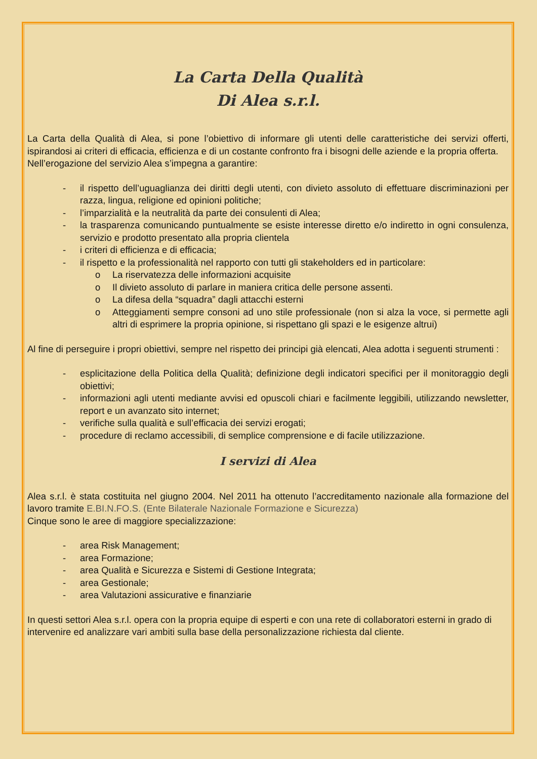La Carta Della Qualità
Di Alea s.r.l.
La Carta della Qualità di Alea, si pone l’obiettivo di informare gli utenti delle caratteristiche dei servizi offerti, ispirandosi ai criteri di efficacia, efficienza e di un costante confronto fra i bisogni delle aziende e la propria offerta.
Nell’erogazione del servizio Alea s’impegna a garantire:
- il rispetto dell’uguaglianza dei diritti degli utenti, con divieto assoluto di effettuare discriminazioni per razza, lingua, religione ed opinioni politiche;
- l’imparzialità e la neutralità da parte dei consulenti di Alea;
- la trasparenza comunicando puntualmente se esiste interesse diretto e/o indiretto in ogni consulenza, servizio e prodotto presentato alla propria clientela
- i criteri di efficienza e di efficacia;
- il rispetto e la professionalità nel rapporto con tutti gli stakeholders ed in particolare:
o La riservatezza delle informazioni acquisite
o Il divieto assoluto di parlare in maniera critica delle persone assenti.
o La difesa della “squadra” dagli attacchi esterni
o Atteggiamenti sempre consoni ad uno stile professionale (non si alza la voce, si permette agli altri di esprimere la propria opinione, si rispettano gli spazi e le esigenze altrui)
Al fine di perseguire i propri obiettivi, sempre nel rispetto dei principi già elencati, Alea adotta i seguenti strumenti :
- esplicitazione della Politica della Qualità; definizione degli indicatori specifici per il monitoraggio degli obiettivi;
- informazioni agli utenti mediante avvisi ed opuscoli chiari e facilmente leggibili, utilizzando newsletter, report e un avanzato sito internet;
- verifiche sulla qualità e sull’efficacia dei servizi erogati;
- procedure di reclamo accessibili, di semplice comprensione e di facile utilizzazione.
I servizi di Alea
Alea s.r.l. è stata costituita nel giugno 2004. Nel 2011 ha ottenuto l’accreditamento nazionale alla formazione del lavoro tramite E.BI.N.FO.S. (Ente Bilaterale Nazionale Formazione e Sicurezza)
Cinque sono le aree di maggiore specializzazione:
- area Risk Management;
- area Formazione;
- area Qualità e Sicurezza e Sistemi di Gestione Integrata;
- area Gestionale;
- area Valutazioni assicurative e finanziarie
In questi settori Alea s.r.l. opera con la propria equipe di esperti e con una rete di collaboratori esterni in grado di intervenire ed analizzare vari ambiti sulla base della personalizzazione richiesta dal cliente.